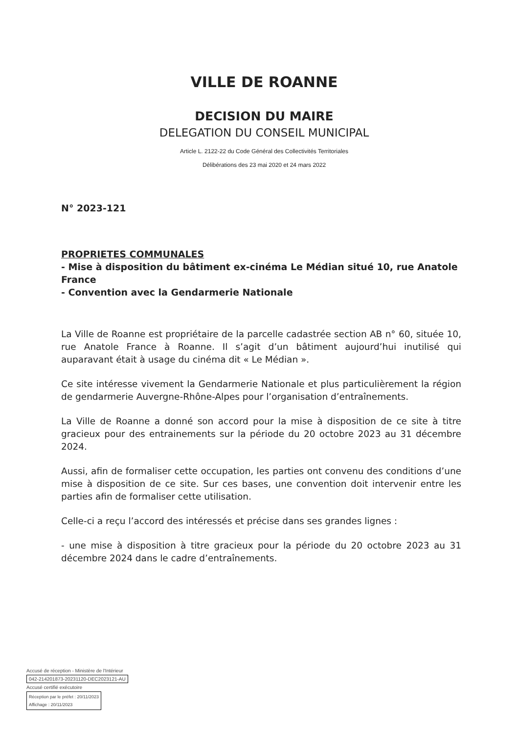VILLE DE ROANNE
DECISION DU MAIRE
DELEGATION DU CONSEIL MUNICIPAL
Article L. 2122-22 du Code Général des Collectivités Territoriales
Délibérations des 23 mai 2020 et 24 mars 2022
N° 2023-121
PROPRIETES COMMUNALES
- Mise à disposition du bâtiment ex-cinéma Le Médian situé 10, rue Anatole France
- Convention avec la Gendarmerie Nationale
La Ville de Roanne est propriétaire de la parcelle cadastrée section AB n° 60, située 10, rue Anatole France à Roanne. Il s’agit d’un bâtiment aujourd’hui inutilisé qui auparavant était à usage du cinéma dit « Le Médian ».
Ce site intéresse vivement la Gendarmerie Nationale et plus particulièrement la région de gendarmerie Auvergne-Rhône-Alpes pour l’organisation d’entraînements.
La Ville de Roanne a donné son accord pour la mise à disposition de ce site à titre gracieux pour des entrainements sur la période du 20 octobre 2023 au 31 décembre 2024.
Aussi, afin de formaliser cette occupation, les parties ont convenu des conditions d’une mise à disposition de ce site. Sur ces bases, une convention doit intervenir entre les parties afin de formaliser cette utilisation.
Celle-ci a reçu l’accord des intéressés et précise dans ses grandes lignes :
- une mise à disposition à titre gracieux pour la période du 20 octobre 2023 au 31 décembre 2024 dans le cadre d’entraînements.
Accusé de réception - Ministère de l'Intérieur
042-214201873-20231120-DEC2023121-AU
Accusé certifié exécutoire
Réception par le préfet : 20/11/2023
Affichage : 20/11/2023